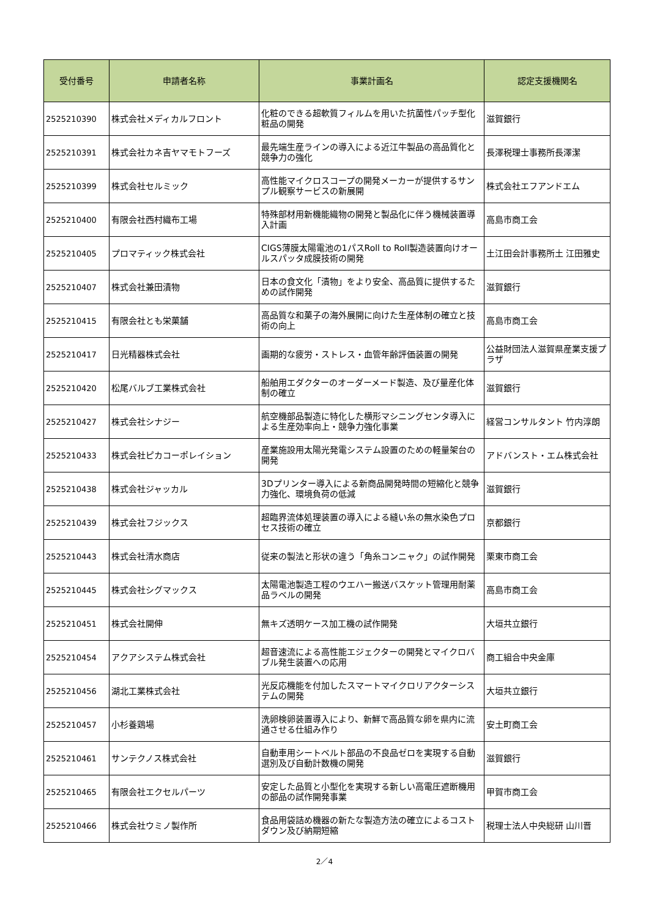| 受付番号 | 申請者名称 | 事業計画名 | 認定支援機関名 |
| --- | --- | --- | --- |
| 2525210390 | 株式会社メディカルフロント | 化粧のできる超軟質フィルムを用いた抗菌性パッチ型化粧品の開発 | 滋賀銀行 |
| 2525210391 | 株式会社カネ吉ヤマモトフーズ | 最先端生産ラインの導入による近江牛製品の高品質化と競争力の強化 | 長澤税理士事務所長澤潔 |
| 2525210399 | 株式会社セルミック | 高性能マイクロスコープの開発メーカーが提供するサンプル観察サービスの新展開 | 株式会社エフアンドエム |
| 2525210400 | 有限会社西村織布工場 | 特殊部材用新機能織物の開発と製品化に伴う機械装置導入計画 | 高島市商工会 |
| 2525210405 | プロマティック株式会社 | CIGS薄膜太陽電池の1パスRoll to Roll製造装置向けオールスパッタ成膜技術の開発 | 土江田会計事務所土 江田雅史 |
| 2525210407 | 株式会社兼田漬物 | 日本の食文化「漬物」をより安全、高品質に提供するための試作開発 | 滋賀銀行 |
| 2525210415 | 有限会社とも栄菓舗 | 高品質な和菓子の海外展開に向けた生産体制の確立と技術の向上 | 高島市商工会 |
| 2525210417 | 日光精器株式会社 | 画期的な疲労・ストレス・血管年齢評価装置の開発 | 公益財団法人滋賀県産業支援プラザ |
| 2525210420 | 松尾バルブ工業株式会社 | 船舶用エダクターのオーダーメード製造、及び量産化体制の確立 | 滋賀銀行 |
| 2525210427 | 株式会社シナジー | 航空機部品製造に特化した横形マシニングセンタ導入による生産効率向上・競争力強化事業 | 経営コンサルタント 竹内淳朗 |
| 2525210433 | 株式会社ピカコーポレイション | 産業施設用太陽光発電システム設置のための軽量架台の開発 | アドバンスト・エム株式会社 |
| 2525210438 | 株式会社ジャッカル | 3Dプリンター導入による新商品開発時間の短縮化と競争力強化、環境負荷の低減 | 滋賀銀行 |
| 2525210439 | 株式会社フジックス | 超臨界流体処理装置の導入による縫い糸の無水染色プロセス技術の確立 | 京都銀行 |
| 2525210443 | 株式会社清水商店 | 従来の製法と形状の違う「角糸コンニャク」の試作開発 | 栗東市商工会 |
| 2525210445 | 株式会社シグマックス | 太陽電池製造工程のウエハー搬送バスケット管理用耐薬品ラベルの開発 | 高島市商工会 |
| 2525210451 | 株式会社開伸 | 無キズ透明ケース加工機の試作開発 | 大垣共立銀行 |
| 2525210454 | アクアシステム株式会社 | 超音速流による高性能エジェクターの開発とマイクロバブル発生装置への応用 | 商工組合中央金庫 |
| 2525210456 | 湖北工業株式会社 | 光反応機能を付加したスマートマイクロリアクターシステムの開発 | 大垣共立銀行 |
| 2525210457 | 小杉養鶏場 | 洗卵検卵装置導入により、新鮮で高品質な卵を県内に流通させる仕組み作り | 安土町商工会 |
| 2525210461 | サンテクノス株式会社 | 自動車用シートベルト部品の不良品ゼロを実現する自動選別及び自動計数機の開発 | 滋賀銀行 |
| 2525210465 | 有限会社エクセルパーツ | 安定した品質と小型化を実現する新しい高電圧遮断機用の部品の試作開発事業 | 甲賀市商工会 |
| 2525210466 | 株式会社ウミノ製作所 | 食品用袋詰め機器の新たな製造方法の確立によるコストダウン及び納期短縮 | 税理士法人中央総研 山川晋 |
2／4